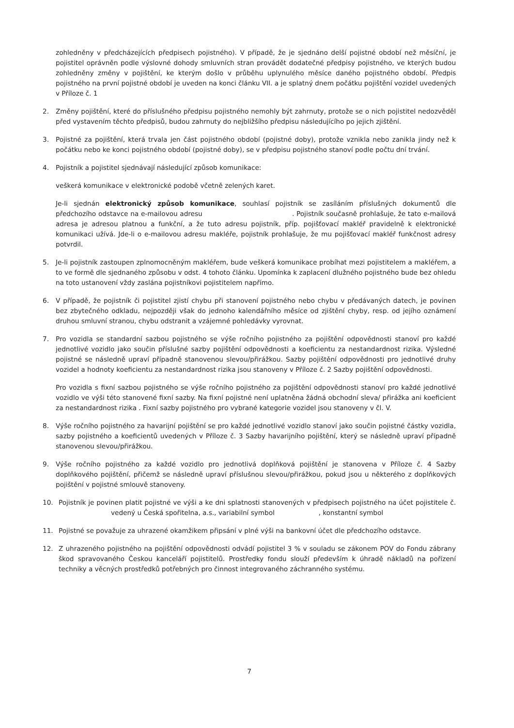zohledněny v předcházejících předpisech pojistného). V případě, že je sjednáno delší pojistné období než měsíční, je pojistitel oprávněn podle výslovné dohody smluvních stran provádět dodatečné předpisy pojistného, ve kterých budou zohledněny změny v pojištění, ke kterým došlo v průběhu uplynulého měsíce daného pojistného období. Předpis pojistného na první pojistné období je uveden na konci článku VII. a je splatný dnem počátku pojištění vozidel uvedených v Příloze č. 1
2. Změny pojištění, které do příslušného předpisu pojistného nemohly být zahrnuty, protože se o nich pojistitel nedozvěděl před vystavením těchto předpisů, budou zahrnuty do nejbližšího předpisu následujícího po jejich zjištění.
3. Pojistné za pojištění, která trvala jen část pojistného období (pojistné doby), protože vznikla nebo zanikla jindy než k počátku nebo ke konci pojistného období (pojistné doby), se v předpisu pojistného stanoví podle počtu dní trvání.
4. Pojistník a pojistitel sjednávají následující způsob komunikace:
veškerá komunikace v elektronické podobě včetně zelených karet.
Je-li sjednán elektronický způsob komunikace, souhlasí pojistník se zasíláním příslušných dokumentů dle předchozího odstavce na e-mailovou adresu . Pojistník současně prohlašuje, že tato e-mailová adresa je adresou platnou a funkční, a že tuto adresu pojistník, příp. pojišťovací makléř pravidelně k elektronické komunikaci užívá. Jde-li o e-mailovou adresu makléře, pojistník prohlašuje, že mu pojišťovací makléř funkčnost adresy potvrdil.
5. Je-li pojistník zastoupen zplnomocněným makléřem, bude veškerá komunikace probíhat mezi pojistitelem a makléřem, a to ve formě dle sjednaného způsobu v odst. 4 tohoto článku. Upomínka k zaplacení dlužného pojistného bude bez ohledu na toto ustanovení vždy zaslána pojistníkovi pojistitelem napřímo.
6. V případě, že pojistník či pojistitel zjistí chybu při stanovení pojistného nebo chybu v předávaných datech, je povinen bez zbytečného odkladu, nejpozději však do jednoho kalendářního měsíce od zjištění chyby, resp. od jejího oznámení druhou smluvní stranou, chybu odstranit a vzájemné pohledávky vyrovnat.
7. Pro vozidla se standardní sazbou pojistného se výše ročního pojistného za pojištění odpovědnosti stanoví pro každé jednotlivé vozidlo jako součin příslušné sazby pojištění odpovědnosti a koeficientu za nestandardnost rizika. Výsledné pojistné se následně upraví případně stanovenou slevou/přirážkou. Sazby pojištění odpovědnosti pro jednotlivé druhy vozidel a hodnoty koeficientu za nestandardnost rizika jsou stanoveny v Příloze č. 2 Sazby pojištění odpovědnosti.
Pro vozidla s fixní sazbou pojistného se výše ročního pojistného za pojištění odpovědnosti stanoví pro každé jednotlivé vozidlo ve výši této stanovené fixní sazby. Na fixní pojistné není uplatněna žádná obchodní sleva/ přirážka ani koeficient za nestandardnost rizika . Fixní sazby pojistného pro vybrané kategorie vozidel jsou stanoveny v čl. V.
8. Výše ročního pojistného za havarijní pojištění se pro každé jednotlivé vozidlo stanoví jako součin pojistné částky vozidla, sazby pojistného a koeficientů uvedených v Příloze č. 3 Sazby havarijního pojištění, který se následně upraví případně stanovenou slevou/přirážkou.
9. Výše ročního pojistného za každé vozidlo pro jednotlivá doplňková pojištění je stanovena v Příloze č. 4 Sazby doplňkového pojištění, přičemž se následně upraví příslušnou slevou/přirážkou, pokud jsou u některého z doplňkových pojištění v pojistné smlouvě stanoveny.
10. Pojistník je povinen platit pojistné ve výši a ke dni splatnosti stanovených v předpisech pojistného na účet pojistitele č. vedený u Česká spořitelna, a.s., variabilní symbol , konstantní symbol
11. Pojistné se považuje za uhrazené okamžikem připsání v plné výši na bankovní účet dle předchozího odstavce.
12. Z uhrazeného pojistného na pojištění odpovědnosti odvádí pojistitel 3 % v souladu se zákonem POV do Fondu zábrany škod spravovaného Českou kanceláří pojistitelů. Prostředky fondu slouží především k úhradě nákladů na pořízení techniky a věcných prostředků potřebných pro činnost integrovaného záchranného systému.
7